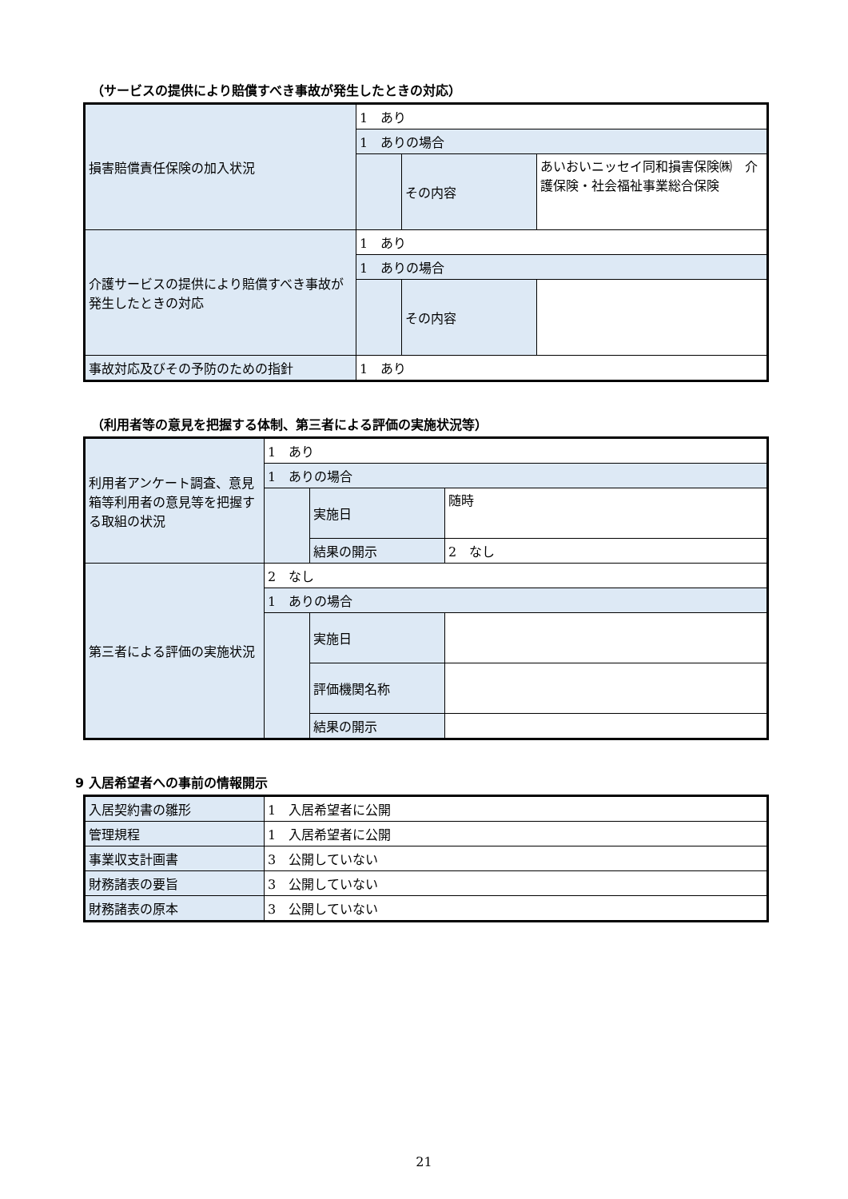（サービスの提供により賠償すべき事故が発生したときの対応）
| 損害賠償責任保険の加入状況 | 1 あり | | |
| | 1 ありの場合 | | |
| | | その内容 | あいおいニッセイ同和損害保険㈱ 介護保険・社会福祉事業総合保険 |
| 介護サービスの提供により賠償すべき事故が発生したときの対応 | 1 あり | | |
| | 1 ありの場合 | | |
| | | その内容 | |
| 事故対応及びその予防のための指針 | 1 あり | | |
（利用者等の意見を把握する体制、第三者による評価の実施状況等）
| 利用者アンケート調査、意見箱等利用者の意見等を把握する取組の状況 | 1 あり | | |
| | 1 ありの場合 | | |
| | | 実施日 | 随時 |
| | | 結果の開示 | 2 なし |
| 第三者による評価の実施状況 | 2 なし | | |
| | 1 ありの場合 | | |
| | | 実施日 | |
| | | 評価機関名称 | |
| | | 結果の開示 | |
9 入居希望者への事前の情報開示
| 入居契約書の雛形 | 1 入居希望者に公開 |
| 管理規程 | 1 入居希望者に公開 |
| 事業収支計画書 | 3 公開していない |
| 財務諸表の要旨 | 3 公開していない |
| 財務諸表の原本 | 3 公開していない |
21